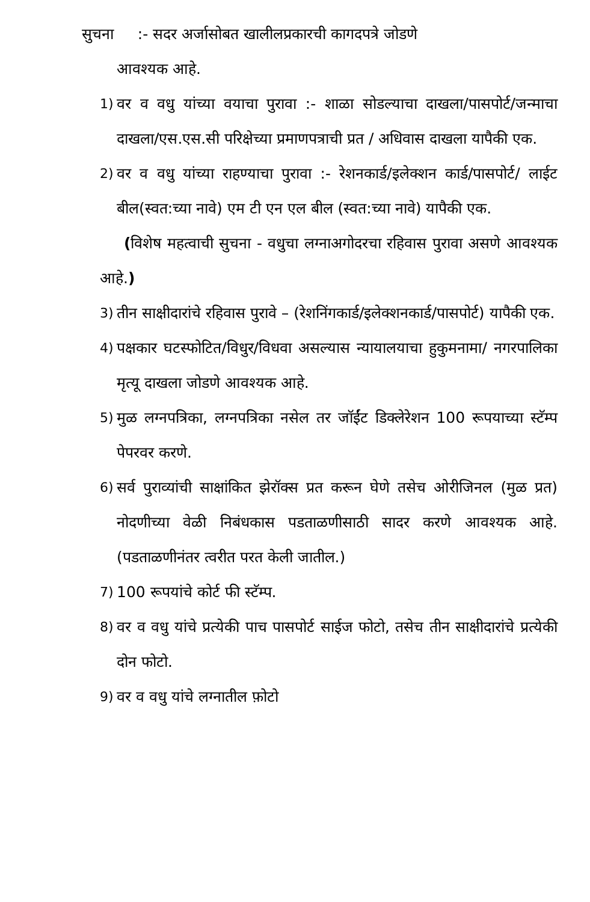सुचना :- सदर अर्जासोबत खालीलप्रकारची कागदपत्रे जोडणे
आवश्यक आहे.
1) वर व वधु यांच्या वयाचा पुरावा :- शाळा सोडल्याचा दाखला/पासपोर्ट/जन्माचा दाखला/एस.एस.सी परिक्षेच्या प्रमाणपत्राची प्रत / अधिवास दाखला यापैकी एक.
2) वर व वधु यांच्या राहण्याचा पुरावा :- रेशनकार्ड/इलेक्शन कार्ड/पासपोर्ट/ लाईट बील(स्वत:च्या नावे) एम टी एन एल बील (स्वत:च्या नावे) यापैकी एक.
(विशेष महत्वाची सुचना - वधुचा लग्नाअगोदरचा रहिवास पुरावा असणे आवश्यक आहे.)
3) तीन साक्षीदारांचे रहिवास पुरावे – (रेशनिंगकार्ड/इलेक्शनकार्ड/पासपोर्ट) यापैकी एक.
4) पक्षकार घटस्फोटित/विधुर/विधवा असल्यास न्यायालयाचा हुकुमनामा/ नगरपालिका मृत्यू दाखला जोडणे आवश्यक आहे.
5) मुळ लग्नपत्रिका, लग्नपत्रिका नसेल तर जॉईंट डिक्लेरेशन 100 रूपयाच्या स्टॅम्प पेपरवर करणे.
6) सर्व पुराव्यांची साक्षांकित झेरॉक्स प्रत करून घेणे तसेच ओरीजिनल (मुळ प्रत) नोदणीच्या वेळी निबंधकास पडताळणीसाठी सादर करणे आवश्यक आहे. (पडताळणीनंतर त्वरीत परत केली जातील.)
7) 100 रूपयांचे कोर्ट फी स्टॅम्प.
8) वर व वधु यांचे प्रत्येकी पाच पासपोर्ट साईज फोटो, तसेच तीन साक्षीदारांचे प्रत्येकी दोन फोटो.
9) वर व वधु यांचे लग्नातील फ़ोटो